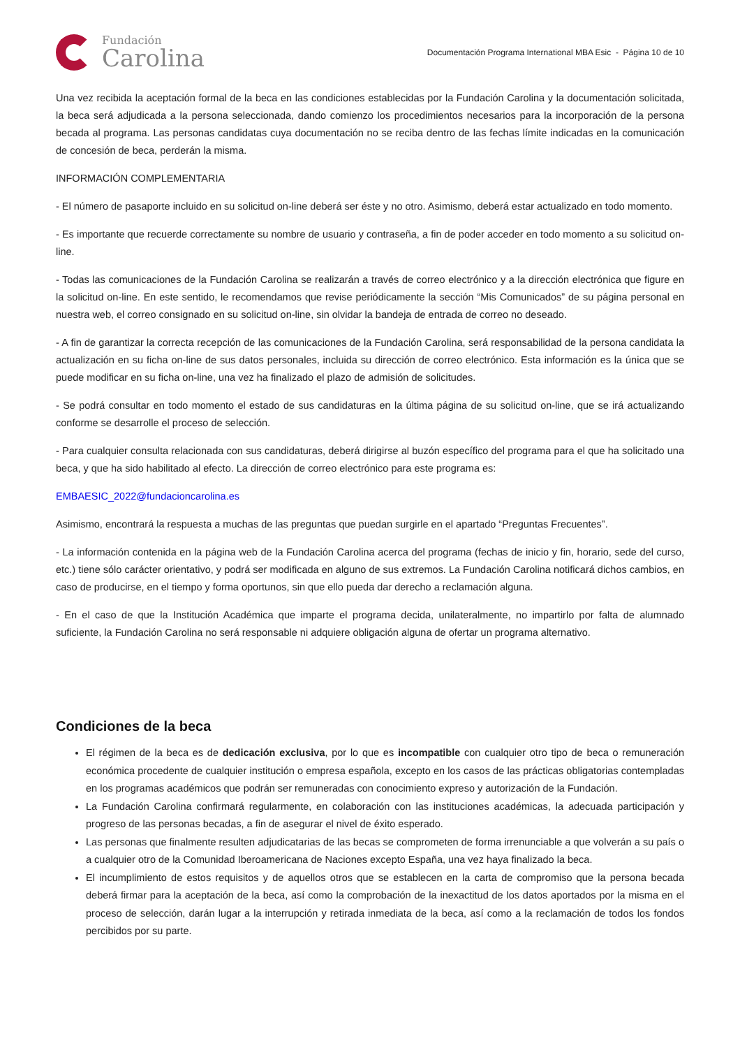Fundación
Carolina
Documentación Programa International MBA Esic - Página 10 de 10
Una vez recibida la aceptación formal de la beca en las condiciones establecidas por la Fundación Carolina y la documentación solicitada, la beca será adjudicada a la persona seleccionada, dando comienzo los procedimientos necesarios para la incorporación de la persona becada al programa. Las personas candidatas cuya documentación no se reciba dentro de las fechas límite indicadas en la comunicación de concesión de beca, perderán la misma.
INFORMACIÓN COMPLEMENTARIA
- El número de pasaporte incluido en su solicitud on-line deberá ser éste y no otro. Asimismo, deberá estar actualizado en todo momento.
- Es importante que recuerde correctamente su nombre de usuario y contraseña, a fin de poder acceder en todo momento a su solicitud on-line.
- Todas las comunicaciones de la Fundación Carolina se realizarán a través de correo electrónico y a la dirección electrónica que figure en la solicitud on-line. En este sentido, le recomendamos que revise periódicamente la sección “Mis Comunicados” de su página personal en nuestra web, el correo consignado en su solicitud on-line, sin olvidar la bandeja de entrada de correo no deseado.
- A fin de garantizar la correcta recepción de las comunicaciones de la Fundación Carolina, será responsabilidad de la persona candidata la actualización en su ficha on-line de sus datos personales, incluida su dirección de correo electrónico. Esta información es la única que se puede modificar en su ficha on-line, una vez ha finalizado el plazo de admisión de solicitudes.
- Se podrá consultar en todo momento el estado de sus candidaturas en la última página de su solicitud on-line, que se irá actualizando conforme se desarrolle el proceso de selección.
- Para cualquier consulta relacionada con sus candidaturas, deberá dirigirse al buzón específico del programa para el que ha solicitado una beca, y que ha sido habilitado al efecto. La dirección de correo electrónico para este programa es:
EMBAESIC_2022@fundacioncarolina.es
Asimismo, encontrará la respuesta a muchas de las preguntas que puedan surgirle en el apartado “Preguntas Frecuentes”.
- La información contenida en la página web de la Fundación Carolina acerca del programa (fechas de inicio y fin, horario, sede del curso, etc.) tiene sólo carácter orientativo, y podrá ser modificada en alguno de sus extremos. La Fundación Carolina notificará dichos cambios, en caso de producirse, en el tiempo y forma oportunos, sin que ello pueda dar derecho a reclamación alguna.
- En el caso de que la Institución Académica que imparte el programa decida, unilateralmente, no impartirlo por falta de alumnado suficiente, la Fundación Carolina no será responsable ni adquiere obligación alguna de ofertar un programa alternativo.
Condiciones de la beca
El régimen de la beca es de dedicación exclusiva, por lo que es incompatible con cualquier otro tipo de beca o remuneración económica procedente de cualquier institución o empresa española, excepto en los casos de las prácticas obligatorias contempladas en los programas académicos que podrán ser remuneradas con conocimiento expreso y autorización de la Fundación.
La Fundación Carolina confirmará regularmente, en colaboración con las instituciones académicas, la adecuada participación y progreso de las personas becadas, a fin de asegurar el nivel de éxito esperado.
Las personas que finalmente resulten adjudicatarias de las becas se comprometen de forma irrenunciable a que volverán a su país o a cualquier otro de la Comunidad Iberoamericana de Naciones excepto España, una vez haya finalizado la beca.
El incumplimiento de estos requisitos y de aquellos otros que se establecen en la carta de compromiso que la persona becada deberá firmar para la aceptación de la beca, así como la comprobación de la inexactitud de los datos aportados por la misma en el proceso de selección, darán lugar a la interrupción y retirada inmediata de la beca, así como a la reclamación de todos los fondos percibidos por su parte.